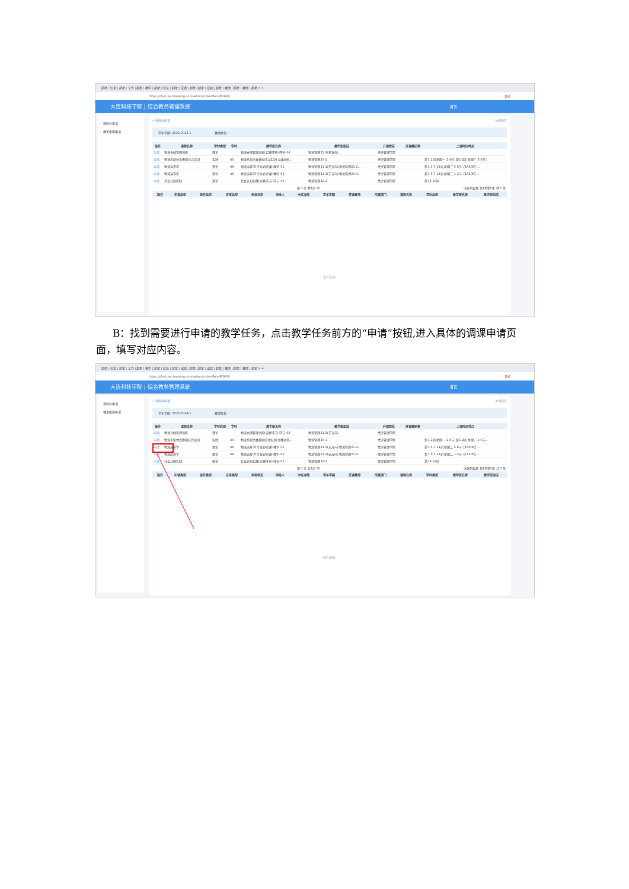超星 | 信息 | 超星 | 工作 | 超星 | 教学 | 超星 | 信息 | 超星 | 成绩 | 超星 | 超星 | 成绩 | 超星 | 教师 | 超星 | 教师 | 超星 × +
https://dlust.jw.chaoxing.com/admin/indexMain/M1600 登录
大连科技学院 | 综合教务管理系统 首页
◦ 调停补申请
◦ 教室借用申请
« 调停补申请 关闭操作
学年学期: 2023-2024-1 教师姓名:
| 操作 | 课程名称 | 学时类型 | 学时 | 教学班名称 | 教学班组成 | 开课院系 | 开课教研室 | 上课时间地点 |
| --- | --- | --- | --- | --- | --- | --- | --- | --- |
| 申请 | 物流仓储管理训练 | 理论 | | 物流仓储管理训练(实践环节)-环节-04 | 物流管理21-2(无方向) | 经济管理学院 | | |
| 申请 | 物流系统仿真模拟综合实训 | 实践 | 40 | 物流系统仿真模拟综合实训(公共必修... | 物流管理20-1 | 经济管理学院 | | 第1-2周 星期一 1-4节; 第1-2周 星期三 3-6节... |
| 申请 | 物流运筹学 | 理论 | 48 | 物流运筹学(专业必修课)-教学-01 | 物流管理21-1(无方向),物流管理21-2... | 经济管理学院 | | 第1-5,7-13周 星期二 5-6节【1A309】... |
| 申请 | 物流运筹学 | 理论 | 48 | 物流运筹学(专业必修课)-教学-02 | 物流管理21-3(无方向),物流管理21-4... | 经济管理学院 | | 第1-5,7-13周 星期二 1-2节【1A506】... |
| 申请 | 社会认知实践 | 理论 | | 社会认知实践(实践环节)-环节-02 | 物流管理22-2 | 经济管理学院 | | 第18-19周 |
第 1 页 共1页 50 冻结列设置 第1到第5条 共 5 条
| 操作 | 申请类型 | 操作类型 | 安排类型 | 审批状态 | 审批人 | 冲突详情 | 学年学期 | 任课教师 | 所属部门 | 课程名称 | 学时类型 | 教学班名称 | 教学班组成 |
| --- | --- | --- | --- | --- | --- | --- | --- | --- | --- | --- | --- | --- | --- |
没有记录!
B：找到需要进行申请的教学任务，点击教学任务前方的“申请”按钮,进入具体的调课申请页面，填写对应内容。
超星 | 信息 | 超星 | 工作 | 超星 | 教学 | 超星 | 信息 | 超星 | 成绩 | 超星 | 超星 | 成绩 | 超星 | 教师 | 超星 | 教师 | 超星 × +
https://dlust.jw.chaoxing.com/admin/indexMain/M1600 登录
大连科技学院 | 综合教务管理系统 首页
◦ 调停补申请
◦ 教室借用申请
« 调停补申请 关闭操作
学年学期: 2023-2024-1 教师姓名:
| 操作 | 课程名称 | 学时类型 | 学时 | 教学班名称 | 教学班组成 | 开课院系 | 开课教研室 | 上课时间地点 |
| --- | --- | --- | --- | --- | --- | --- | --- | --- |
| 申请 | 物流仓储管理训练 | 理论 | | 物流仓储管理训练(实践环节)-环节-04 | 物流管理21-2(无方向) | 经济管理学院 | | |
| 申请 | 物流系统仿真模拟综合实训 | 实践 | 40 | 物流系统仿真模拟综合实训(公共必修... | 物流管理20-1 | 经济管理学院 | | 第1-2周 星期一 1-4节; 第1-2周 星期三 3-6节... |
| 申请 | 物流运筹学 | 理论 | 48 | 物流运筹学(专业必修课)-教学-01 | 物流管理21-1(无方向),物流管理21-2... | 经济管理学院 | | 第1-5,7-13周 星期二 5-6节【1A309】... |
| 申请 | 物流运筹学 | 理论 | 48 | 物流运筹学(专业必修课)-教学-02 | 物流管理21-3(无方向),物流管理21-4... | 经济管理学院 | | 第1-5,7-13周 星期二 1-2节【1A506】... |
| 申请 | 社会认知实践 | 理论 | | 社会认知实践(实践环节)-环节-02 | 物流管理22-2 | 经济管理学院 | | 第18-19周 |
第 1 页 共1页 50 冻结列设置 第1到第5条 共 5 条
| 操作 | 申请类型 | 操作类型 | 安排类型 | 审批状态 | 审批人 | 冲突详情 | 学年学期 | 任课教师 | 所属部门 | 课程名称 | 学时类型 | 教学班名称 | 教学班组成 |
| --- | --- | --- | --- | --- | --- | --- | --- | --- | --- | --- | --- | --- | --- |
没有记录!